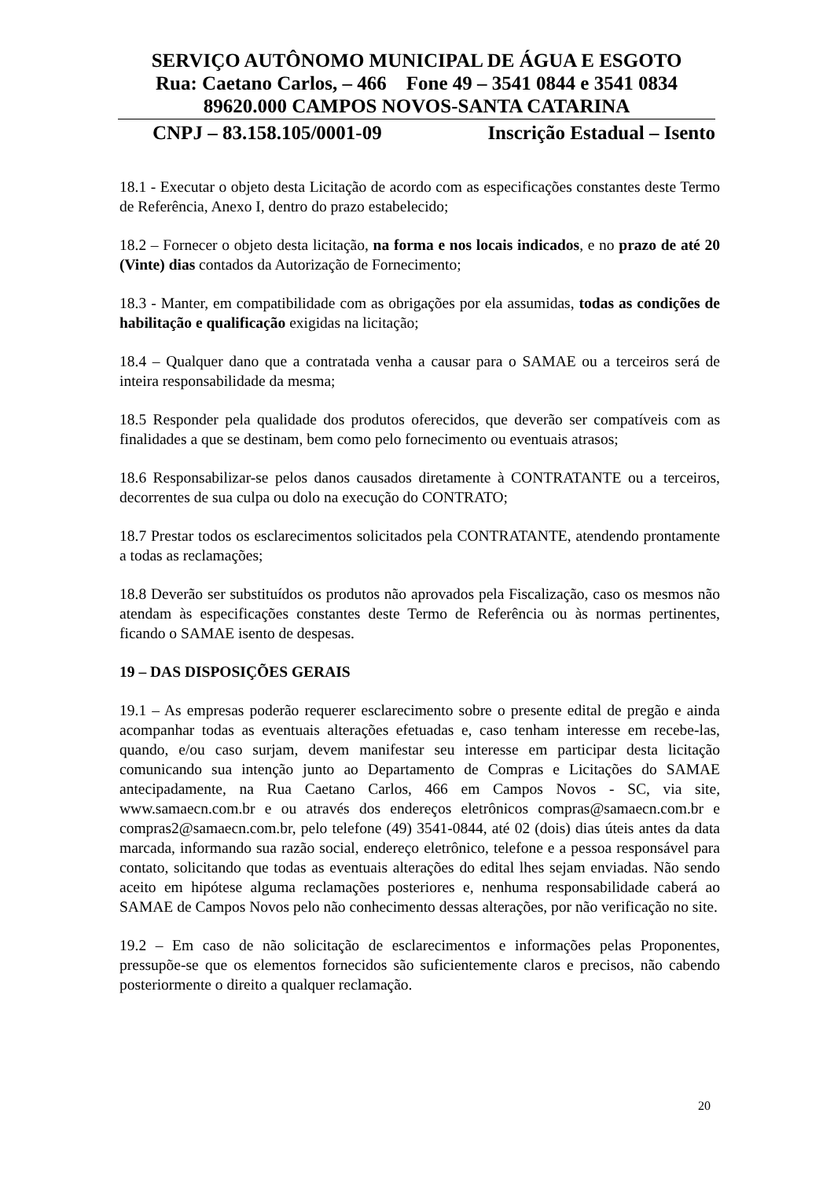SERVIÇO AUTÔNOMO MUNICIPAL DE ÁGUA E ESGOTO
Rua: Caetano Carlos, – 466 Fone 49 – 3541 0844 e 3541 0834
89620.000 CAMPOS NOVOS-SANTA CATARINA
CNPJ – 83.158.105/0001-09 Inscrição Estadual – Isento
18.1 - Executar o objeto desta Licitação de acordo com as especificações constantes deste Termo de Referência, Anexo I, dentro do prazo estabelecido;
18.2 – Fornecer o objeto desta licitação, na forma e nos locais indicados, e no prazo de até 20 (Vinte) dias contados da Autorização de Fornecimento;
18.3 - Manter, em compatibilidade com as obrigações por ela assumidas, todas as condições de habilitação e qualificação exigidas na licitação;
18.4 – Qualquer dano que a contratada venha a causar para o SAMAE ou a terceiros será de inteira responsabilidade da mesma;
18.5 Responder pela qualidade dos produtos oferecidos, que deverão ser compatíveis com as finalidades a que se destinam, bem como pelo fornecimento ou eventuais atrasos;
18.6 Responsabilizar-se pelos danos causados diretamente à CONTRATANTE ou a terceiros, decorrentes de sua culpa ou dolo na execução do CONTRATO;
18.7 Prestar todos os esclarecimentos solicitados pela CONTRATANTE, atendendo prontamente a todas as reclamações;
18.8 Deverão ser substituídos os produtos não aprovados pela Fiscalização, caso os mesmos não atendam às especificações constantes deste Termo de Referência ou às normas pertinentes, ficando o SAMAE isento de despesas.
19 – DAS DISPOSIÇÕES GERAIS
19.1 – As empresas poderão requerer esclarecimento sobre o presente edital de pregão e ainda acompanhar todas as eventuais alterações efetuadas e, caso tenham interesse em recebe-las, quando, e/ou caso surjam, devem manifestar seu interesse em participar desta licitação comunicando sua intenção junto ao Departamento de Compras e Licitações do SAMAE antecipadamente, na Rua Caetano Carlos, 466 em Campos Novos - SC, via site, www.samaecn.com.br e ou através dos endereços eletrônicos compras@samaecn.com.br e compras2@samaecn.com.br, pelo telefone (49) 3541-0844, até 02 (dois) dias úteis antes da data marcada, informando sua razão social, endereço eletrônico, telefone e a pessoa responsável para contato, solicitando que todas as eventuais alterações do edital lhes sejam enviadas. Não sendo aceito em hipótese alguma reclamações posteriores e, nenhuma responsabilidade caberá ao SAMAE de Campos Novos pelo não conhecimento dessas alterações, por não verificação no site.
19.2 – Em caso de não solicitação de esclarecimentos e informações pelas Proponentes, pressupõe-se que os elementos fornecidos são suficientemente claros e precisos, não cabendo posteriormente o direito a qualquer reclamação.
20